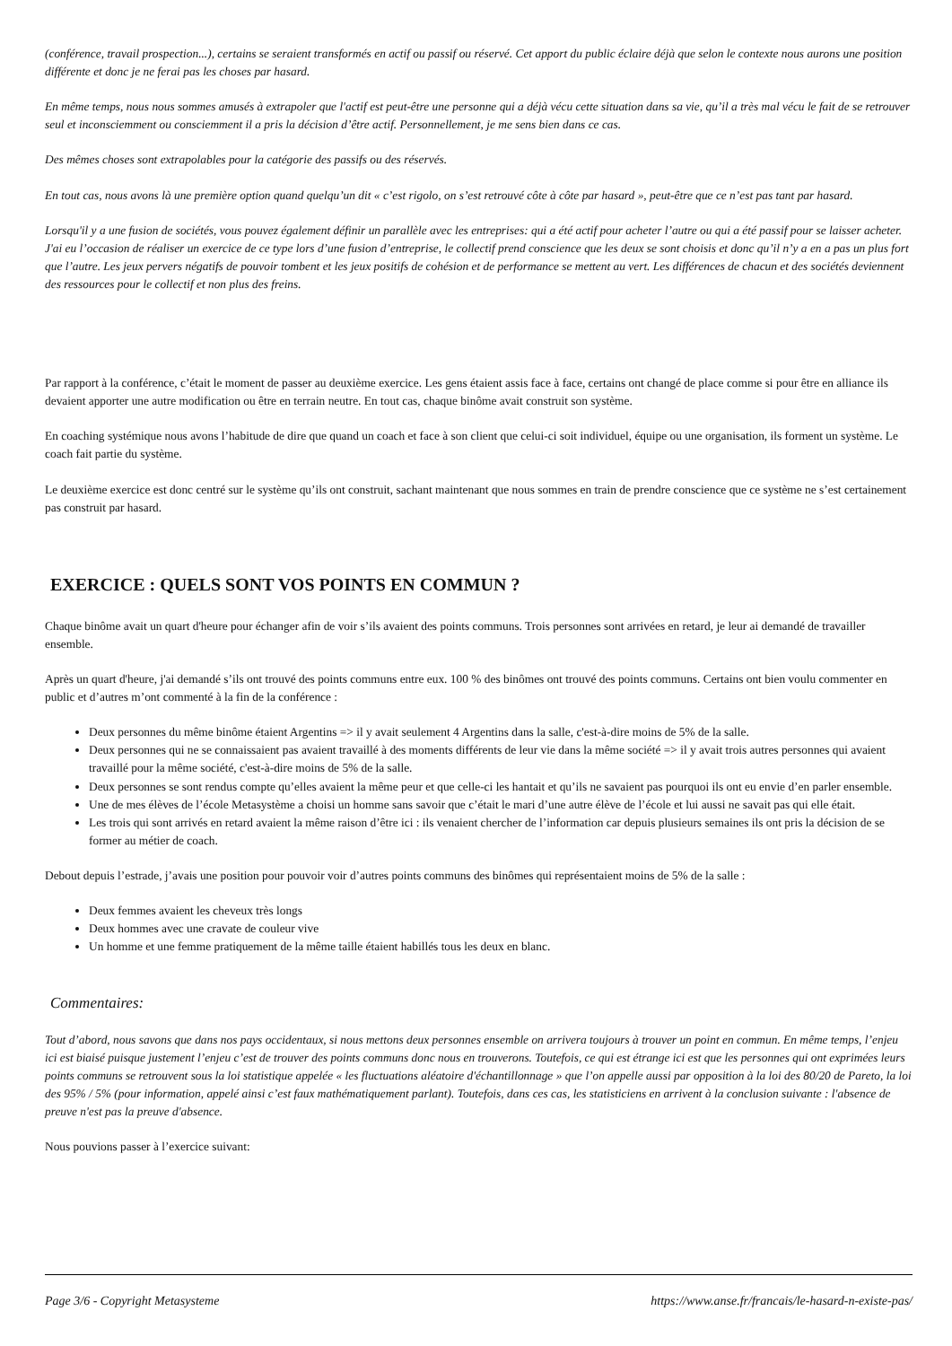(conférence, travail prospection...), certains se seraient transformés en actif ou passif ou réservé. Cet apport du public éclaire déjà que selon le contexte nous aurons une position différente et donc je ne ferai pas les choses par hasard.
En même temps, nous nous sommes amusés à extrapoler que l'actif est peut-être une personne qui a déjà vécu cette situation dans sa vie, qu’il a très mal vécu le fait de se retrouver seul et inconsciemment ou consciemment il a pris la décision d’être actif. Personnellement, je me sens bien dans ce cas.
Des mêmes choses sont extrapolables pour la catégorie des passifs ou des réservés.
En tout cas, nous avons là une première option quand quelqu’un dit « c’est rigolo, on s’est retrouvé côte à côte par hasard », peut-être que ce n’est pas tant par hasard.
Lorsqu'il y a une fusion de sociétés, vous pouvez également définir un parallèle avec les entreprises: qui a été actif pour acheter l’autre ou qui a été passif pour se laisser acheter. J'ai eu l’occasion de réaliser un exercice de ce type lors d’une fusion d’entreprise, le collectif prend conscience que les deux se sont choisis et donc qu’il n’y a en a pas un plus fort que l’autre. Les jeux pervers négatifs de pouvoir tombent et les jeux positifs de cohésion et de performance se mettent au vert. Les différences de chacun et des sociétés deviennent des ressources pour le collectif et non plus des freins.
Par rapport à la conférence, c’était le moment de passer au deuxième exercice. Les gens étaient assis face à face, certains ont changé de place comme si pour être en alliance ils devaient apporter une autre modification ou être en terrain neutre. En tout cas, chaque binôme avait construit son système.
En coaching systémique nous avons l’habitude de dire que quand un coach et face à son client que celui-ci soit individuel, équipe ou une organisation, ils forment un système. Le coach fait partie du système.
Le deuxième exercice est donc centré sur le système qu’ils ont construit, sachant maintenant que nous sommes en train de prendre conscience que ce système ne s’est certainement pas construit par hasard.
EXERCICE : QUELS SONT VOS POINTS EN COMMUN ?
Chaque binôme avait un quart d'heure pour échanger afin de voir s’ils avaient des points communs. Trois personnes sont arrivées en retard, je leur ai demandé de travailler ensemble.
Après un quart d'heure, j'ai demandé s’ils ont trouvé des points communs entre eux. 100 % des binômes ont trouvé des points communs. Certains ont bien voulu commenter en public et d’autres m’ont commenté à la fin de la conférence :
Deux personnes du même binôme étaient Argentins => il y avait seulement 4 Argentins dans la salle, c'est-à-dire moins de 5% de la salle.
Deux personnes qui ne se connaissaient pas avaient travaillé à des moments différents de leur vie dans la même société => il y avait trois autres personnes qui avaient travaillé pour la même société, c'est-à-dire moins de 5% de la salle.
Deux personnes se sont rendus compte qu’elles avaient la même peur et que celle-ci les hantait et qu’ils ne savaient pas pourquoi ils ont eu envie d’en parler ensemble.
Une de mes élèves de l’école Metasystème a choisi un homme sans savoir que c’était le mari d’une autre élève de l’école et lui aussi ne savait pas qui elle était.
Les trois qui sont arrivés en retard avaient la même raison d’être ici : ils venaient chercher de l’information car depuis plusieurs semaines ils ont pris la décision de se former au métier de coach.
Debout depuis l’estrade, j’avais une position pour pouvoir voir d’autres points communs des binômes qui représentaient moins de 5% de la salle :
Deux femmes avaient les cheveux très longs
Deux hommes avec une cravate de couleur vive
Un homme et une femme pratiquement de la même taille étaient habillés tous les deux en blanc.
Commentaires:
Tout d’abord, nous savons que dans nos pays occidentaux, si nous mettons deux personnes ensemble on arrivera toujours à trouver un point en commun. En même temps, l’enjeu ici est biaisé puisque justement l’enjeu c’est de trouver des points communs donc nous en trouverons. Toutefois, ce qui est étrange ici est que les personnes qui ont exprimées leurs points communs se retrouvent sous la loi statistique appelée « les fluctuations aléatoire d'échantillonnage » que l’on appelle aussi par opposition à la loi des 80/20 de Pareto, la loi des 95% / 5% (pour information, appelé ainsi c’est faux mathématiquement parlant). Toutefois, dans ces cas, les statisticiens en arrivent à la conclusion suivante : l'absence de preuve n'est pas la preuve d'absence.
Nous pouvions passer à l’exercice suivant:
Page 3/6 - Copyright Metasysteme https://www.anse.fr/francais/le-hasard-n-existe-pas/